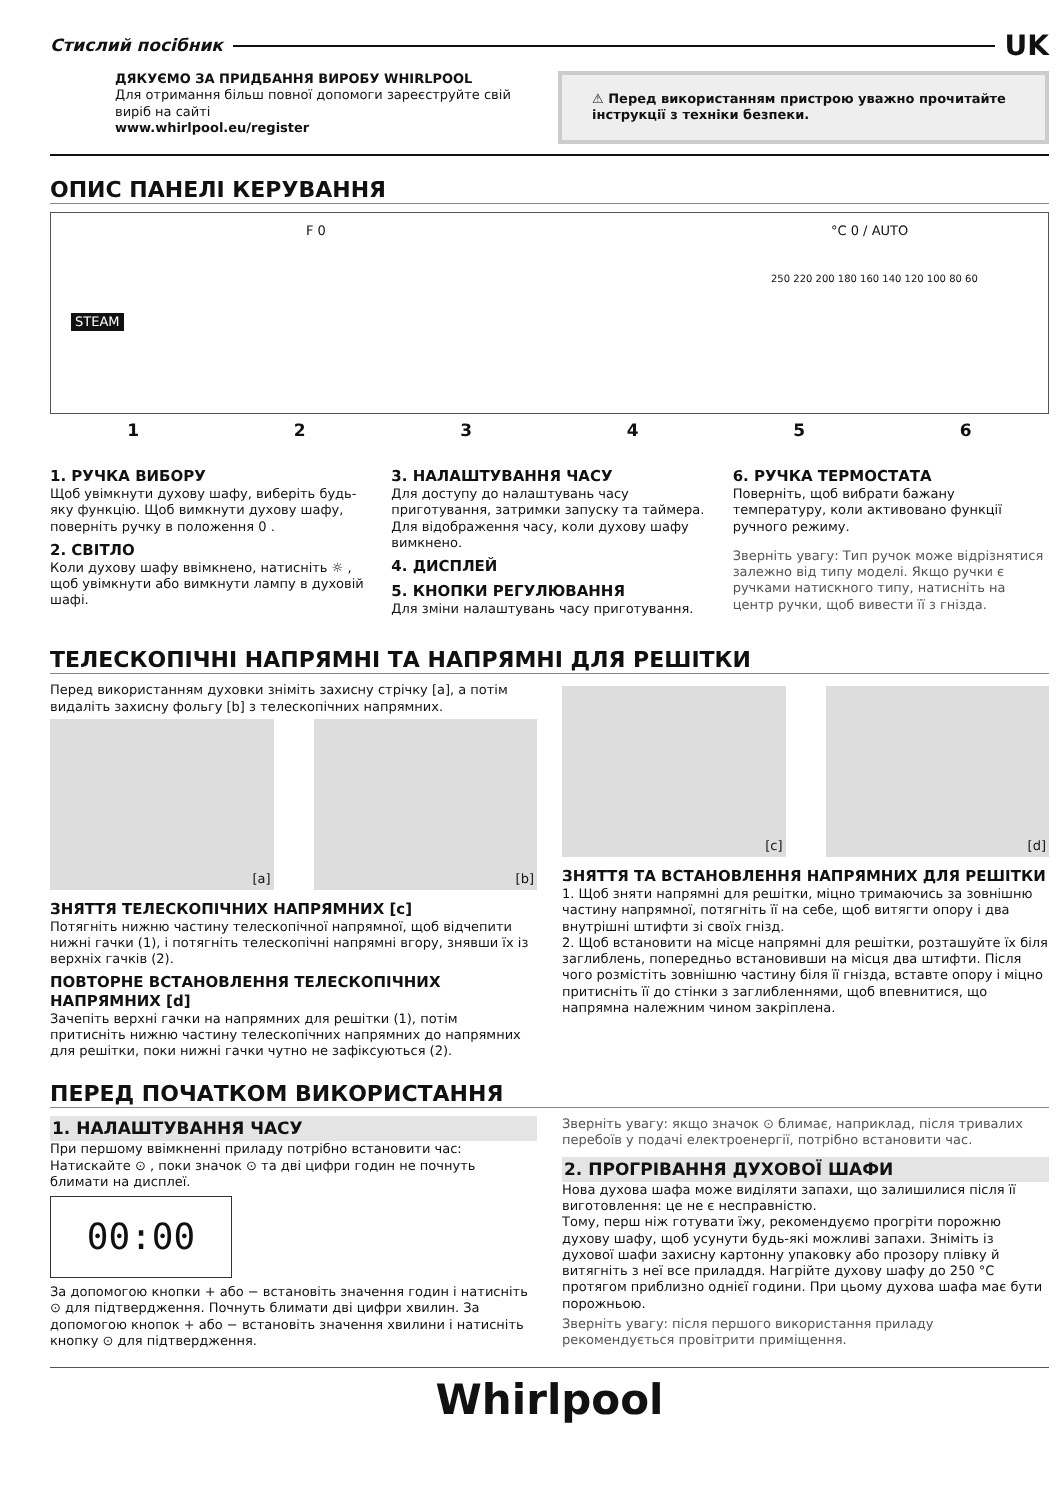Стислий посібник UK
ДЯКУЄМО ЗА ПРИДБАННЯ ВИРОБУ WHIRLPOOL
Для отримання більш повної допомоги зареєструйте свій виріб на сайті
www.whirlpool.eu/register
⚠ Перед використанням пристрою уважно прочитайте інструкції з техніки безпеки.
ОПИС ПАНЕЛІ КЕРУВАННЯ
STEAM
F 0 °C 0 / AUTO
250 220 200 180 160 140 120 100 80 60
123456
1. РУЧКА ВИБОРУ
Щоб увімкнути духову шафу, виберіть будь-яку функцію. Щоб вимкнути духову шафу, поверніть ручку в положення 0 .
2. СВІТЛО
Коли духову шафу ввімкнено, натисніть ☼ , щоб увімкнути або вимкнути лампу в духовій шафі.
3. НАЛАШТУВАННЯ ЧАСУ
Для доступу до налаштувань часу приготування, затримки запуску та таймера.
Для відображення часу, коли духову шафу вимкнено.
4. ДИСПЛЕЙ
5. КНОПКИ РЕГУЛЮВАННЯ
Для зміни налаштувань часу приготування.
6. РУЧКА ТЕРМОСТАТА
Поверніть, щоб вибрати бажану температуру, коли активовано функції ручного режиму.
Зверніть увагу: Тип ручок може відрізнятися залежно від типу моделі. Якщо ручки є ручками натискного типу, натисніть на центр ручки, щоб вивести її з гнізда.
ТЕЛЕСКОПІЧНІ НАПРЯМНІ ТА НАПРЯМНІ ДЛЯ РЕШІТКИ
Перед використанням духовки зніміть захисну стрічку [a], а потім видаліть захисну фольгу [b] з телескопічних напрямних.
[a] [b]
ЗНЯТТЯ ТЕЛЕСКОПІЧНИХ НАПРЯМНИХ [c]
Потягніть нижню частину телескопічної напрямної, щоб відчепити нижні гачки (1), і потягніть телескопічні напрямні вгору, знявши їх із верхніх гачків (2).
ПОВТОРНЕ ВСТАНОВЛЕННЯ ТЕЛЕСКОПІЧНИХ НАПРЯМНИХ [d]
Зачепіть верхні гачки на напрямних для решітки (1), потім притисніть нижню частину телескопічних напрямних до напрямних для решітки, поки нижні гачки чутно не зафіксуються (2).
[c] [d]
ЗНЯТТЯ ТА ВСТАНОВЛЕННЯ НАПРЯМНИХ ДЛЯ РЕШІТКИ
1. Щоб зняти напрямні для решітки, міцно тримаючись за зовнішню частину напрямної, потягніть її на себе, щоб витягти опору і два внутрішні штифти зі своїх гнізд.
2. Щоб встановити на місце напрямні для решітки, розташуйте їх біля заглиблень, попередньо встановивши на місця два штифти. Після чого розмістіть зовнішню частину біля її гнізда, вставте опору і міцно притисніть її до стінки з заглибленнями, щоб впевнитися, що напрямна належним чином закріплена.
ПЕРЕД ПОЧАТКОМ ВИКОРИСТАННЯ
1. НАЛАШТУВАННЯ ЧАСУ
При першому ввімкненні приладу потрібно встановити час: Натискайте ⊙ , поки значок ⊙ та дві цифри годин не почнуть блимати на дисплеї.
00:00
За допомогою кнопки + або − встановіть значення годин і натисніть ⊙ для підтвердження. Почнуть блимати дві цифри хвилин. За допомогою кнопок + або − встановіть значення хвилини і натисніть кнопку ⊙ для підтвердження.
Зверніть увагу: якщо значок ⊙ блимає, наприклад, після тривалих перебоїв у подачі електроенергії, потрібно встановити час.
2. ПРОГРІВАННЯ ДУХОВОЇ ШАФИ
Нова духова шафа може виділяти запахи, що залишилися після її виготовлення: це не є несправністю.
Тому, перш ніж готувати їжу, рекомендуємо прогріти порожню духову шафу, щоб усунути будь-які можливі запахи. Зніміть із духової шафи захисну картонну упаковку або прозору плівку й витягніть з неї все приладдя. Нагрійте духову шафу до 250 °C протягом приблизно однієї години. При цьому духова шафа має бути порожньою.
Зверніть увагу: після першого використання приладу рекомендується провітрити приміщення.
Whirlpool